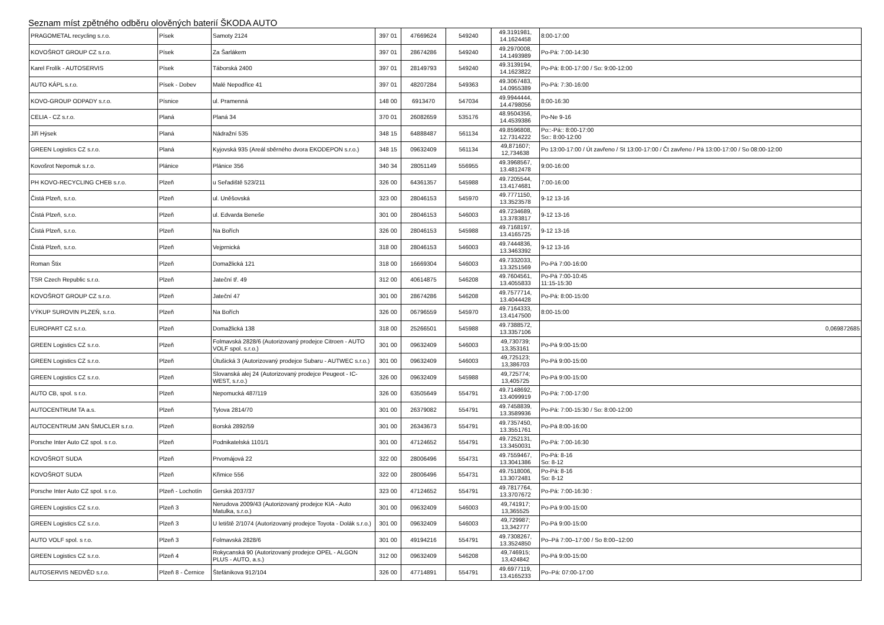Seznam míst zpětného odběru olověných baterií ŠKODA AUTO
| PRAGOMETAL recycling s.r.o. | Písek | Samoty 2124 | 397 01 | 47669624 | 549240 | 49.3191981, 14.1624458 | 8:00-17:00 |
| KOVOŠROT GROUP CZ s.r.o. | Písek | Za Šarlákem | 397 01 | 28674286 | 549240 | 49.2970008, 14.1493989 | Po-Pá: 7:00-14:30 |
| Karel Frolík - AUTOSERVIS | Písek | Táborská 2400 | 397 01 | 28149793 | 549240 | 49.3139194, 14.1623822 | Po-Pá: 8:00-17:00 / So: 9:00-12:00 |
| AUTO KÁPL s.r.o. | Písek - Dobev | Malé Nepodřice 41 | 397 01 | 48207284 | 549363 | 49.3067483, 14.0955389 | Po-Pá: 7:30-16:00 |
| KOVO-GROUP ODPADY s.r.o. | Písnice | ul. Pramenná | 148 00 | 6913470 | 547034 | 49.9944444, 14.4798056 | 8:00-16:30 |
| CELIA - CZ s.r.o. | Planá | Planá 34 | 370 01 | 26082659 | 535176 | 48.9504356, 14.4539386 | Po-Ne 9-16 |
| Jiří Hýsek | Planá | Nádražní 535 | 348 15 | 64888487 | 561134 | 49.8596808, 12.7314222 | Po::-Pá:: 8:00-17:00 So:: 8:00-12:00 |
| GREEN Logistics CZ s.r.o. | Planá | Kyjovská 935 (Areál sběrného dvora EKODEPON s.r.o.) | 348 15 | 09632409 | 561134 | 49,871607; 12,734638 | Po 13:00-17:00 / Út zavřeno / St 13:00-17:00 / Čt zavřeno / Pá 13:00-17:00 / So 08:00-12:00 |
| Kovošrot Nepomuk s.r.o. | Plánice | Plánice 356 | 340 34 | 28051149 | 556955 | 49.3968567, 13.4812478 | 9:00-16:00 |
| PH KOVO-RECYCLING CHEB s.r.o. | Plzeň | u Seřadiště 523/211 | 326 00 | 64361357 | 545988 | 49.7205544, 13.4174681 | 7:00-16:00 |
| Čistá Plzeň, s.r.o. | Plzeň | ul. Uněšovská | 323 00 | 28046153 | 545970 | 49.7771150, 13.3523578 | 9-12 13-16 |
| Čistá Plzeň, s.r.o. | Plzeň | ul. Edvarda Beneše | 301 00 | 28046153 | 546003 | 49.7234689, 13.3783817 | 9-12 13-16 |
| Čistá Plzeň, s.r.o. | Plzeň | Na Bořích | 326 00 | 28046153 | 545988 | 49.7168197, 13.4165725 | 9-12 13-16 |
| Čistá Plzeň, s.r.o. | Plzeň | Vejprnická | 318 00 | 28046153 | 546003 | 49.7444836, 13.3463392 | 9-12 13-16 |
| Roman Štix | Plzeň | Domažlická 121 | 318 00 | 16669304 | 546003 | 49.7332033, 13.3251569 | Po-Pá 7:00-16:00 |
| TSR Czech Republic s.r.o. | Plzeň | Jateční tř. 49 | 312 00 | 40614875 | 546208 | 49.7604561, 13.4055833 | Po-Pá 7:00-10:45 11:15-15:30 |
| KOVOŠROT GROUP CZ s.r.o. | Plzeň | Jateční 47 | 301 00 | 28674286 | 546208 | 49.7577714, 13.4044428 | Po-Pá: 8:00-15:00 |
| VÝKUP SUROVIN PLZEŇ, s.r.o. | Plzeň | Na Bořích | 326 00 | 06796559 | 545970 | 49.7164333, 13.4147500 | 8:00-15:00 |
| EUROPART CZ s.r.o. | Plzeň | Domažlická 138 | 318 00 | 25266501 | 545988 | 49.7388572, 13.3357106 | 0,069872685 |
| GREEN Logistics CZ s.r.o. | Plzeň | Folmavská 2828/6 (Autorizovaný prodejce Citroen - AUTO VOLF spol. s.r.o.) | 301 00 | 09632409 | 546003 | 49,730739; 13,353161 | Po-Pá 9:00-15:00 |
| GREEN Logistics CZ s.r.o. | Plzeň | Útušická 3 (Autorizovaný prodejce Subaru - AUTWEC s.r.o.) | 301 00 | 09632409 | 546003 | 49,725123; 13,386703 | Po-Pá 9:00-15:00 |
| GREEN Logistics CZ s.r.o. | Plzeň | Slovanská alej 24 (Autorizovaný prodejce Peugeot - IC-WEST, s.r.o.) | 326 00 | 09632409 | 545988 | 49,725774; 13,405725 | Po-Pá 9:00-15:00 |
| AUTO CB, spol. s r.o. | Plzeň | Nepomucká 487/119 | 326 00 | 63505649 | 554791 | 49.7148692, 13.4099919 | Po-Pá: 7:00-17:00 |
| AUTOCENTRUM TA a.s. | Plzeň | Tylova 2814/70 | 301 00 | 26379082 | 554791 | 49.7458839, 13.3589936 | Po-Pá: 7:00-15:30 / So: 8:00-12:00 |
| AUTOCENTRUM JAN ŠMUCLER s.r.o. | Plzeň | Borská 2892/59 | 301 00 | 26343673 | 554791 | 49.7357450, 13.3551761 | Po-Pá 8:00-16:00 |
| Porsche Inter Auto CZ spol. s r.o. | Plzeň | Podnikatelská 1101/1 | 301 00 | 47124652 | 554791 | 49.7252131, 13.3450031 | Po-Pá: 7:00-16:30 |
| KOVOŠROT SUDA | Plzeň | Prvomájová 22 | 322 00 | 28006496 | 554731 | 49.7559467, 13.3041386 | Po-Pá: 8-16 So: 8-12 |
| KOVOŠROT SUDA | Plzeň | Křimice 556 | 322 00 | 28006496 | 554731 | 49.7518006, 13.3072481 | Po-Pá: 8-16 So: 8-12 |
| Porsche Inter Auto CZ spol. s r.o. | Plzeň - Lochotín | Gerská 2037/37 | 323 00 | 47124652 | 554791 | 49.7817764, 13.3707672 | Po-Pá: 7:00-16:30 : |
| GREEN Logistics CZ s.r.o. | Plzeň 3 | Nerudova 2009/43 (Autorizovaný prodejce KIA - Auto Matulka, s.r.o.) | 301 00 | 09632409 | 546003 | 49,741917; 13,365525 | Po-Pá 9:00-15:00 |
| GREEN Logistics CZ s.r.o. | Plzeň 3 | U letiště 2/1074 (Autorizovaný prodejce Toyota - Dolák s.r.o.) | 301 00 | 09632409 | 546003 | 49,729987; 13,342777 | Po-Pá 9:00-15:00 |
| AUTO VOLF spol. s r.o. | Plzeň 3 | Folmavská 2828/6 | 301 00 | 49194216 | 554791 | 49.7308267, 13.3524850 | Po–Pá 7:00–17:00 / So 8:00–12:00 |
| GREEN Logistics CZ s.r.o. | Plzeň 4 | Rokycanská 90 (Autorizovaný prodejce OPEL - ALGON PLUS - AUTO, a.s.) | 312 00 | 09632409 | 546208 | 49,746915; 13,424842 | Po-Pá 9:00-15:00 |
| AUTOSERVIS NEDVĚD s.r.o. | Plzeň 8 - Černice | Štefánikova 912/104 | 326 00 | 47714891 | 554791 | 49.6977119, 13.4165233 | Po–Pá: 07:00-17:00 |